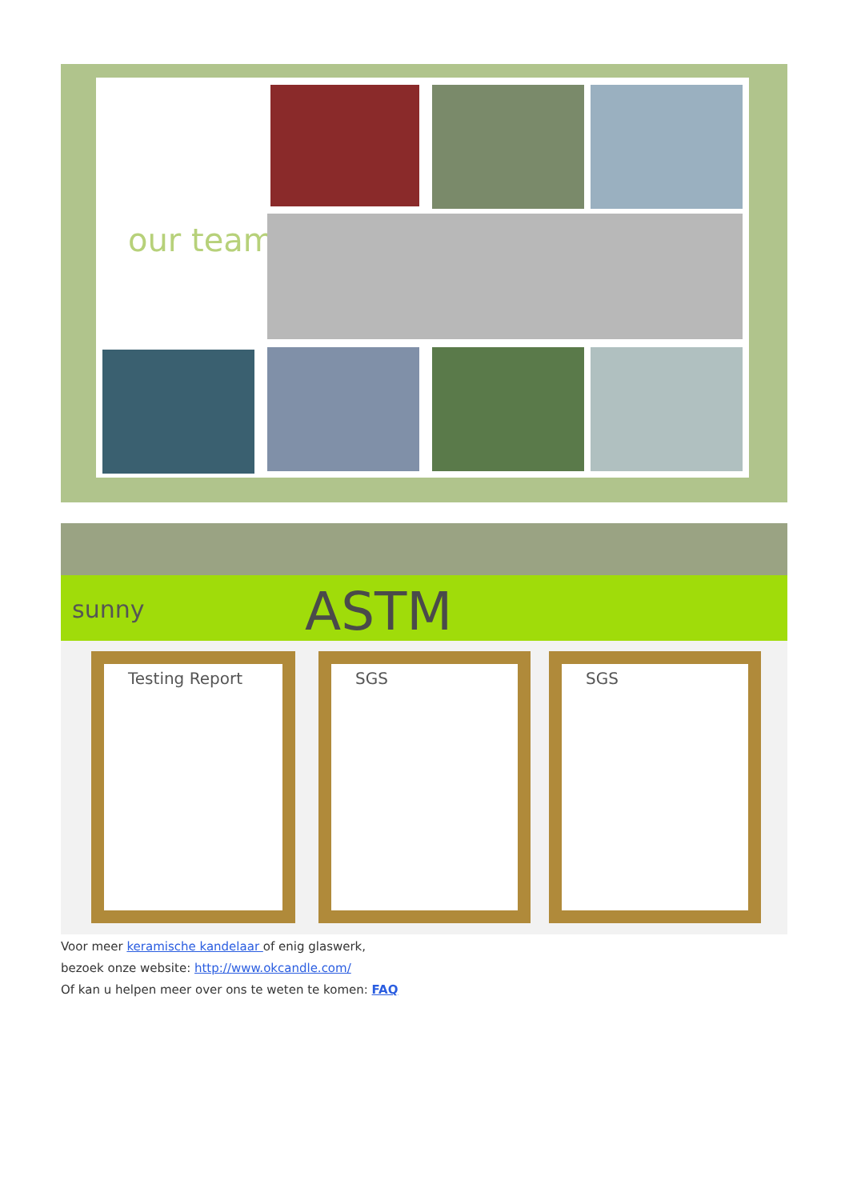our team
sunny ASTM
Testing Report SGS SGS
Voor meer keramische kandelaar of enig glaswerk,
bezoek onze website: http://www.okcandle.com/
Of kan u helpen meer over ons te weten te komen: FAQ